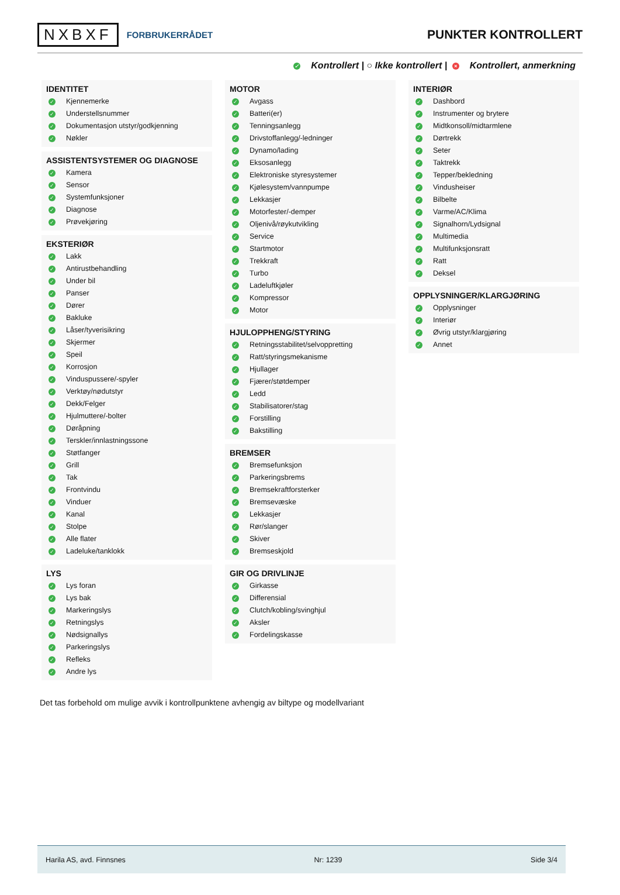NXBXF FORBRUKERRÅDET
PUNKTER KONTROLLERT
✓ Kontrollert | ○ Ikke kontrollert | × Kontrollert, anmerkning
IDENTITET
✓ Kjennemerke
✓ Understellsnummer
✓ Dokumentasjon utstyr/godkjenning
✓ Nøkler
ASSISTENTSYSTEMER OG DIAGNOSE
✓ Kamera
✓ Sensor
✓ Systemfunksjoner
✓ Diagnose
✓ Prøvekjøring
EKSTERIØR
✓ Lakk
✓ Antirustbehandling
✓ Under bil
✓ Panser
✓ Dører
✓ Bakluke
✓ Låser/tyverisikring
✓ Skjermer
✓ Speil
✓ Korrosjon
✓ Vinduspussere/-spyler
✓ Verktøy/nødutstyr
✓ Dekk/Felger
✓ Hjulmuttere/-bolter
✓ Døråpning
✓ Terskler/innlastningssone
✓ Støtfanger
✓ Grill
✓ Tak
✓ Frontvindu
✓ Vinduer
✓ Kanal
✓ Stolpe
✓ Alle flater
✓ Ladeluke/tanklokk
LYS
✓ Lys foran
✓ Lys bak
✓ Markeringslys
✓ Retningslys
✓ Nødsignallys
✓ Parkeringslys
✓ Refleks
✓ Andre lys
MOTOR
✓ Avgass
✓ Batteri(er)
✓ Tenningsanlegg
✓ Drivstoffanlegg/-ledninger
✓ Dynamo/lading
✓ Eksosanlegg
✓ Elektroniske styresystemer
✓ Kjølesystem/vannpumpe
✓ Lekkasjer
✓ Motorfester/-demper
✓ Oljenivå/røykutvikling
✓ Service
✓ Startmotor
✓ Trekkraft
✓ Turbo
✓ Ladeluftkjøler
✓ Kompressor
✓ Motor
HJULOPPHENG/STYRING
✓ Retningsstabilitet/selvoppretting
✓ Ratt/styringsmekanisme
✓ Hjullager
✓ Fjærer/støtdemper
✓ Ledd
✓ Stabilisatorer/stag
✓ Forstilling
✓ Bakstilling
BREMSER
✓ Bremsefunksjon
✓ Parkeringsbrems
✓ Bremsekraftforsterker
✓ Bremsevæske
✓ Lekkasjer
✓ Rør/slanger
✓ Skiver
✓ Bremseskjold
GIR OG DRIVLINJE
✓ Girkasse
✓ Differensial
✓ Clutch/kobling/svinghjul
✓ Aksler
✓ Fordelingskasse
INTERIØR
✓ Dashbord
✓ Instrumenter og brytere
✓ Midtkonsoll/midtarmlene
✓ Dørtrekk
✓ Seter
✓ Taktrekk
✓ Tepper/bekledning
✓ Vindusheiser
✓ Bilbelte
✓ Varme/AC/Klima
✓ Signalhorn/Lydsignal
✓ Multimedia
✓ Multifunksjonsratt
✓ Ratt
✓ Deksel
OPPLYSNINGER/KLARGJØRING
✓ Opplysninger
✓ Interiør
✓ Øvrig utstyr/klargjøring
✓ Annet
Det tas forbehold om mulige avvik i kontrollpunktene avhengig av biltype og modellvariant
Harila AS, avd. Finnsnes Nr: 1239 Side 3/4